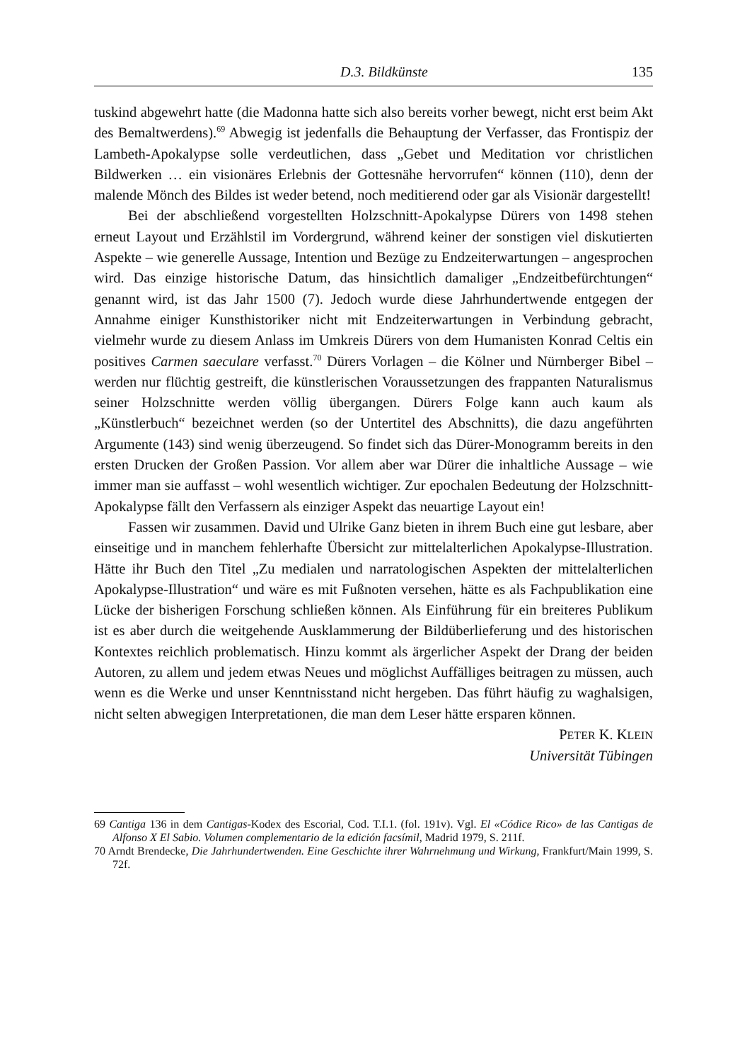D.3. Bildkünste 135
tuskind abgewehrt hatte (die Madonna hatte sich also bereits vorher bewegt, nicht erst beim Akt des Bemaltwerdens).<sup>69</sup> Abwegig ist jedenfalls die Behauptung der Verfasser, das Frontispiz der Lambeth-Apokalypse solle verdeutlichen, dass „Gebet und Meditation vor christlichen Bildwerken … ein visionäres Erlebnis der Gottesnähe hervorrufen“ können (110), denn der malende Mönch des Bildes ist weder betend, noch meditierend oder gar als Visionär dargestellt!
Bei der abschließend vorgestellten Holzschnitt-Apokalypse Dürers von 1498 stehen erneut Layout und Erzählstil im Vordergrund, während keiner der sonstigen viel diskutierten Aspekte – wie generelle Aussage, Intention und Bezüge zu Endzeiterwartungen – angesprochen wird. Das einzige historische Datum, das hinsichtlich damaliger „Endzeitbefürchtungen“ genannt wird, ist das Jahr 1500 (7). Jedoch wurde diese Jahrhundertwende entgegen der Annahme einiger Kunsthistoriker nicht mit Endzeiterwartungen in Verbindung gebracht, vielmehr wurde zu diesem Anlass im Umkreis Dürers von dem Humanisten Konrad Celtis ein positives Carmen saeculare verfasst.<sup>70</sup> Dürers Vorlagen – die Kölner und Nürnberger Bibel – werden nur flüchtig gestreift, die künstlerischen Voraussetzungen des frappanten Naturalismus seiner Holzschnitte werden völlig übergangen. Dürers Folge kann auch kaum als „Künstlerbuch“ bezeichnet werden (so der Untertitel des Abschnitts), die dazu angeführten Argumente (143) sind wenig überzeugend. So findet sich das Dürer-Monogramm bereits in den ersten Drucken der Großen Passion. Vor allem aber war Dürer die inhaltliche Aussage – wie immer man sie auffasst – wohl wesentlich wichtiger. Zur epochalen Bedeutung der Holzschnitt-Apokalypse fällt den Verfassern als einziger Aspekt das neuartige Layout ein!
Fassen wir zusammen. David und Ulrike Ganz bieten in ihrem Buch eine gut lesbare, aber einseitige und in manchem fehlerhafte Übersicht zur mittelalterlichen Apokalypse-Illustration. Hätte ihr Buch den Titel „Zu medialen und narratologischen Aspekten der mittelalterlichen Apokalypse-Illustration“ und wäre es mit Fußnoten versehen, hätte es als Fachpublikation eine Lücke der bisherigen Forschung schließen können. Als Einführung für ein breiteres Publikum ist es aber durch die weitgehende Ausklammerung der Bildüberlieferung und des historischen Kontextes reichlich problematisch. Hinzu kommt als ärgerlicher Aspekt der Drang der beiden Autoren, zu allem und jedem etwas Neues und möglichst Auffälliges beitragen zu müssen, auch wenn es die Werke und unser Kenntnisstand nicht hergeben. Das führt häufig zu waghalsigen, nicht selten abwegigen Interpretationen, die man dem Leser hätte ersparen können.
PETER K. KLEIN
Universität Tübingen
69 Cantiga 136 in dem Cantigas-Kodex des Escorial, Cod. T.I.1. (fol. 191v). Vgl. El «Códice Rico» de las Cantigas de Alfonso X El Sabio. Volumen complementario de la edición facsímil, Madrid 1979, S. 211f.
70 Arndt Brendecke, Die Jahrhundertwenden. Eine Geschichte ihrer Wahrnehmung und Wirkung, Frankfurt/Main 1999, S. 72f.